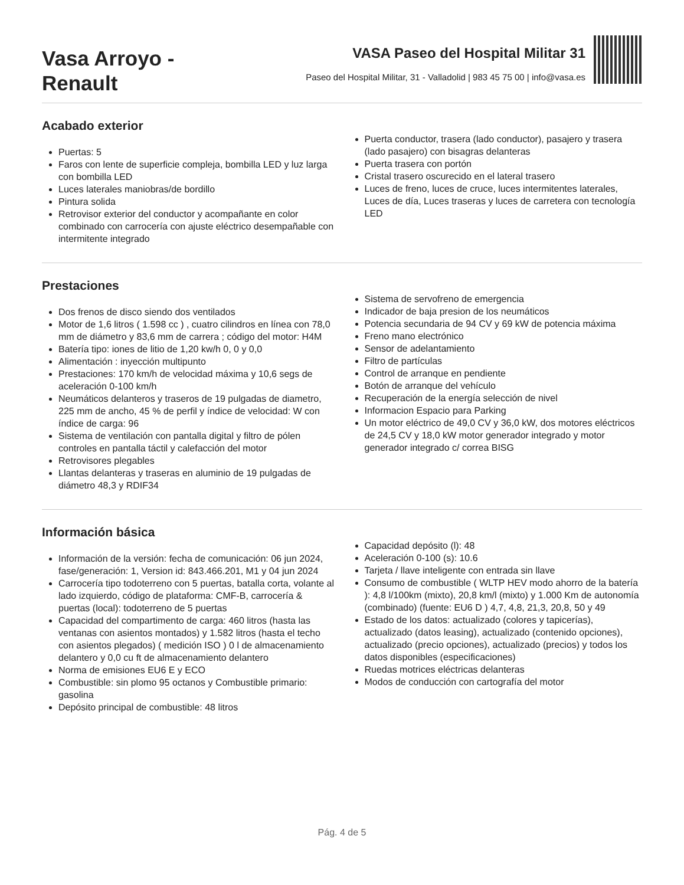Vasa Arroyo - Renault
VASA Paseo del Hospital Militar 31
Paseo del Hospital Militar, 31 - Valladolid | 983 45 75 00 | info@vasa.es
Acabado exterior
Puertas: 5
Faros con lente de superficie compleja, bombilla LED y luz larga con bombilla LED
Luces laterales maniobras/de bordillo
Pintura solida
Retrovisor exterior del conductor y acompañante en color combinado con carrocería con ajuste eléctrico desempañable con intermitente integrado
Puerta conductor, trasera (lado conductor), pasajero y trasera (lado pasajero) con bisagras delanteras
Puerta trasera con portón
Cristal trasero oscurecido en el lateral trasero
Luces de freno, luces de cruce, luces intermitentes laterales, Luces de día, Luces traseras y luces de carretera con tecnología LED
Prestaciones
Dos frenos de disco siendo dos ventilados
Motor de 1,6 litros ( 1.598 cc ) , cuatro cilindros en línea con 78,0 mm de diámetro y 83,6 mm de carrera ; código del motor: H4M
Batería tipo: iones de litio de 1,20 kw/h 0, 0 y 0,0
Alimentación : inyección multipunto
Prestaciones: 170 km/h de velocidad máxima y 10,6 segs de aceleración 0-100 km/h
Neumáticos delanteros y traseros de 19 pulgadas de diametro, 225 mm de ancho, 45 % de perfil y índice de velocidad: W con índice de carga: 96
Sistema de ventilación con pantalla digital y filtro de pólen controles en pantalla táctil y calefacción del motor
Retrovisores plegables
Llantas delanteras y traseras en aluminio de 19 pulgadas de diámetro 48,3 y RDIF34
Sistema de servofreno de emergencia
Indicador de baja presion de los neumáticos
Potencia secundaria de 94 CV y 69 kW de potencia máxima
Freno mano electrónico
Sensor de adelantamiento
Filtro de partículas
Control de arranque en pendiente
Botón de arranque del vehículo
Recuperación de la energía selección de nivel
Informacion Espacio para Parking
Un motor eléctrico de 49,0 CV y 36,0 kW, dos motores eléctricos de 24,5 CV y 18,0 kW motor generador integrado y motor generador integrado c/ correa BISG
Información básica
Información de la versión: fecha de comunicación: 06 jun 2024, fase/generación: 1, Version id: 843.466.201, M1 y 04 jun 2024
Carrocería tipo todoterreno con 5 puertas, batalla corta, volante al lado izquierdo, código de plataforma: CMF-B, carrocería & puertas (local): todoterreno de 5 puertas
Capacidad del compartimento de carga: 460 litros (hasta las ventanas con asientos montados) y 1.582 litros (hasta el techo con asientos plegados) ( medición ISO ) 0 l de almacenamiento delantero y 0,0 cu ft de almacenamiento delantero
Norma de emisiones EU6 E y ECO
Combustible: sin plomo 95 octanos y Combustible primario: gasolina
Depósito principal de combustible: 48 litros
Capacidad depósito (l): 48
Aceleración 0-100 (s): 10.6
Tarjeta / llave inteligente con entrada sin llave
Consumo de combustible ( WLTP HEV modo ahorro de la batería ): 4,8 l/100km (mixto), 20,8 km/l (mixto) y 1.000 Km de autonomía (combinado) (fuente: EU6 D ) 4,7, 4,8, 21,3, 20,8, 50 y 49
Estado de los datos: actualizado (colores y tapicerías), actualizado (datos leasing), actualizado (contenido opciones), actualizado (precio opciones), actualizado (precios) y todos los datos disponibles (especificaciones)
Ruedas motrices eléctricas delanteras
Modos de conducción con cartografía del motor
Pág. 4 de 5